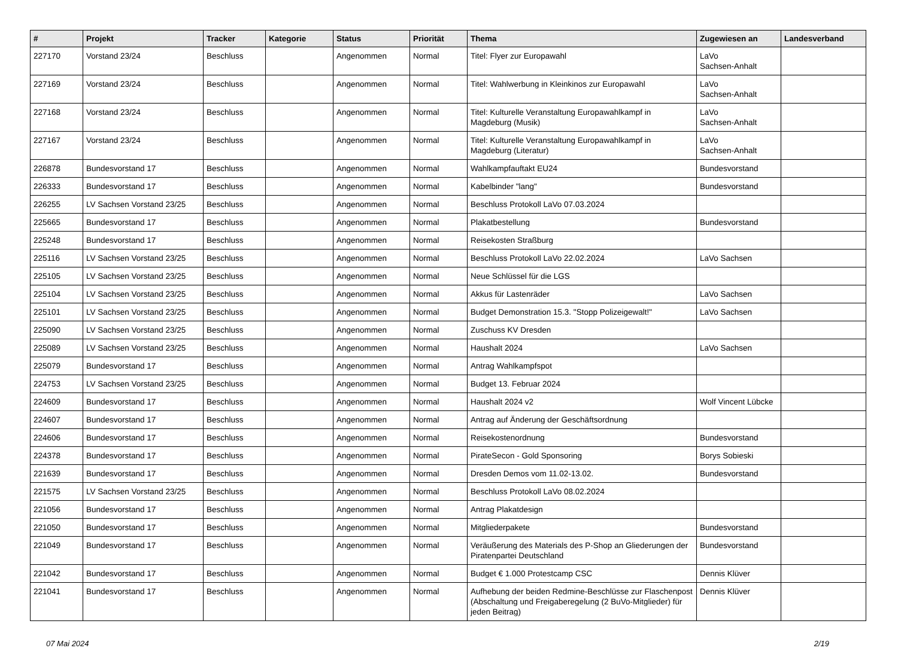| # | Projekt | Tracker | Kategorie | Status | Priorität | Thema | Zugewiesen an | Landesverband |
| --- | --- | --- | --- | --- | --- | --- | --- | --- |
| 227170 | Vorstand 23/24 | Beschluss | | Angenommen | Normal | Titel: Flyer zur Europawahl | LaVo Sachsen-Anhalt | |
| 227169 | Vorstand 23/24 | Beschluss | | Angenommen | Normal | Titel: Wahlwerbung in Kleinkinos zur Europawahl | LaVo Sachsen-Anhalt | |
| 227168 | Vorstand 23/24 | Beschluss | | Angenommen | Normal | Titel: Kulturelle Veranstaltung Europawahlkampf in Magdeburg (Musik) | LaVo Sachsen-Anhalt | |
| 227167 | Vorstand 23/24 | Beschluss | | Angenommen | Normal | Titel: Kulturelle Veranstaltung Europawahlkampf in Magdeburg (Literatur) | LaVo Sachsen-Anhalt | |
| 226878 | Bundesvorstand 17 | Beschluss | | Angenommen | Normal | Wahlkampfauftakt EU24 | Bundesvorstand | |
| 226333 | Bundesvorstand 17 | Beschluss | | Angenommen | Normal | Kabelbinder "lang" | Bundesvorstand | |
| 226255 | LV Sachsen Vorstand 23/25 | Beschluss | | Angenommen | Normal | Beschluss Protokoll LaVo 07.03.2024 | | |
| 225665 | Bundesvorstand 17 | Beschluss | | Angenommen | Normal | Plakatbestellung | Bundesvorstand | |
| 225248 | Bundesvorstand 17 | Beschluss | | Angenommen | Normal | Reisekosten Straßburg | | |
| 225116 | LV Sachsen Vorstand 23/25 | Beschluss | | Angenommen | Normal | Beschluss Protokoll LaVo 22.02.2024 | LaVo Sachsen | |
| 225105 | LV Sachsen Vorstand 23/25 | Beschluss | | Angenommen | Normal | Neue Schlüssel für die LGS | | |
| 225104 | LV Sachsen Vorstand 23/25 | Beschluss | | Angenommen | Normal | Akkus für Lastenräder | LaVo Sachsen | |
| 225101 | LV Sachsen Vorstand 23/25 | Beschluss | | Angenommen | Normal | Budget Demonstration 15.3. "Stopp Polizeigewalt!" | LaVo Sachsen | |
| 225090 | LV Sachsen Vorstand 23/25 | Beschluss | | Angenommen | Normal | Zuschuss KV Dresden | | |
| 225089 | LV Sachsen Vorstand 23/25 | Beschluss | | Angenommen | Normal | Haushalt 2024 | LaVo Sachsen | |
| 225079 | Bundesvorstand 17 | Beschluss | | Angenommen | Normal | Antrag Wahlkampfspot | | |
| 224753 | LV Sachsen Vorstand 23/25 | Beschluss | | Angenommen | Normal | Budget 13. Februar 2024 | | |
| 224609 | Bundesvorstand 17 | Beschluss | | Angenommen | Normal | Haushalt 2024 v2 | Wolf Vincent Lübcke | |
| 224607 | Bundesvorstand 17 | Beschluss | | Angenommen | Normal | Antrag auf Änderung der Geschäftsordnung | | |
| 224606 | Bundesvorstand 17 | Beschluss | | Angenommen | Normal | Reisekostenordnung | Bundesvorstand | |
| 224378 | Bundesvorstand 17 | Beschluss | | Angenommen | Normal | PirateSecon - Gold Sponsoring | Borys Sobieski | |
| 221639 | Bundesvorstand 17 | Beschluss | | Angenommen | Normal | Dresden Demos vom 11.02-13.02. | Bundesvorstand | |
| 221575 | LV Sachsen Vorstand 23/25 | Beschluss | | Angenommen | Normal | Beschluss Protokoll LaVo 08.02.2024 | | |
| 221056 | Bundesvorstand 17 | Beschluss | | Angenommen | Normal | Antrag Plakatdesign | | |
| 221050 | Bundesvorstand 17 | Beschluss | | Angenommen | Normal | Mitgliederpakete | Bundesvorstand | |
| 221049 | Bundesvorstand 17 | Beschluss | | Angenommen | Normal | Veräußerung des Materials des P-Shop an Gliederungen der Piratenpartei Deutschland | Bundesvorstand | |
| 221042 | Bundesvorstand 17 | Beschluss | | Angenommen | Normal | Budget € 1.000 Protestcamp CSC | Dennis Klüver | |
| 221041 | Bundesvorstand 17 | Beschluss | | Angenommen | Normal | Aufhebung der beiden Redmine-Beschlüsse zur Flaschenpost (Abschaltung und Freigaberegelung (2 BuVo-Mitglieder) für jeden Beitrag) | Dennis Klüver | |
07 Mai 2024 2/19